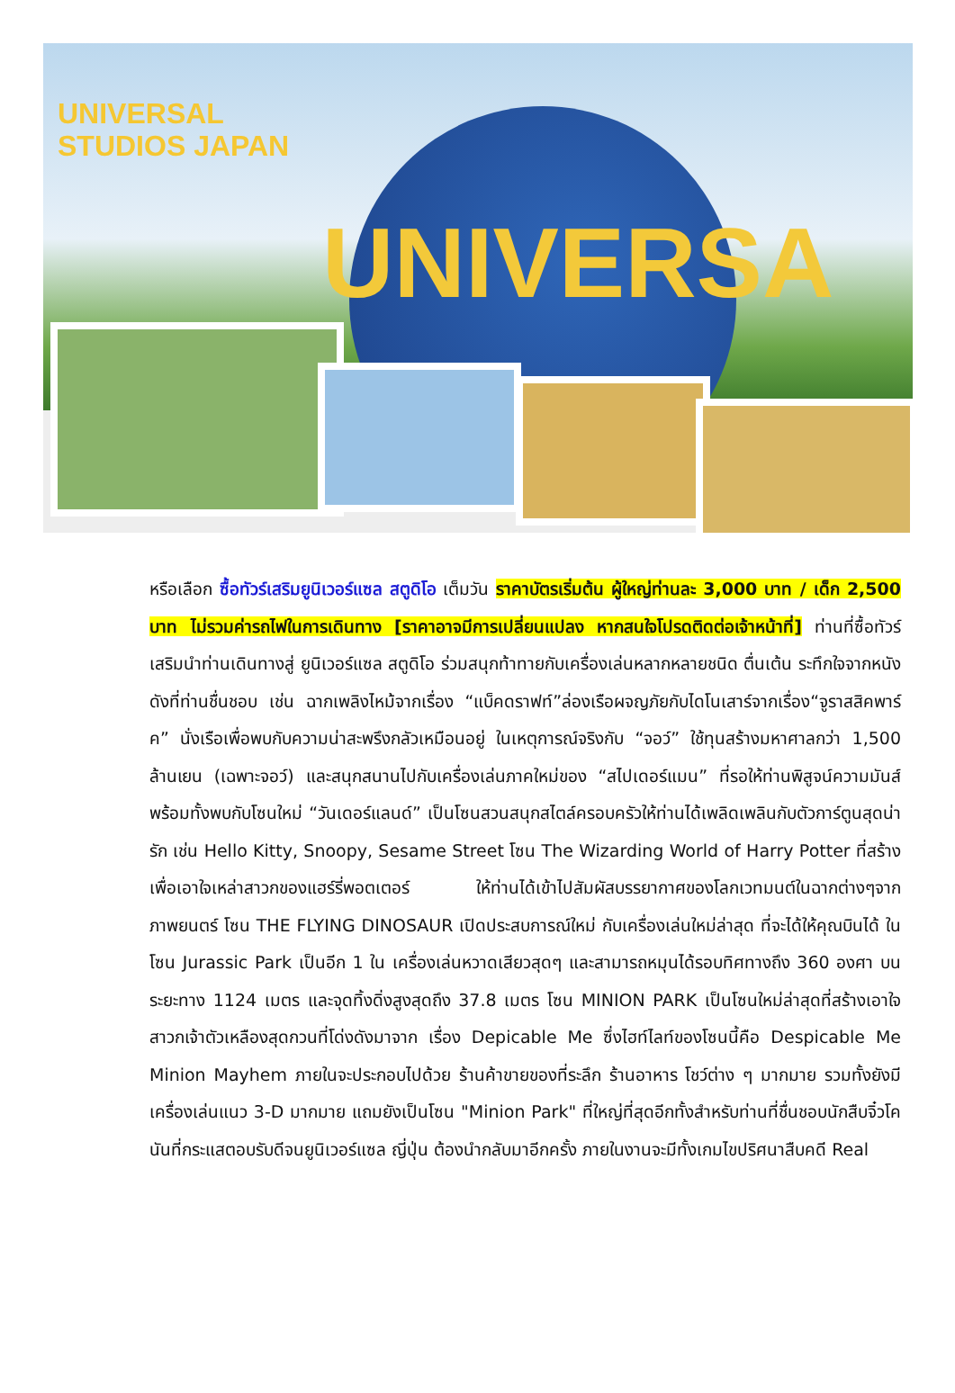UNIVERSA
UNIVERSAL
STUDIOS JAPAN
หรือเลือก ซื้อทัวร์เสริมยูนิเวอร์แซล สตูดิโอ เต็มวัน ราคาบัตรเริ่มต้น ผู้ใหญ่ท่านละ 3,000 บาท / เด็ก 2,500 บาท ไม่รวมค่ารถไฟในการเดินทาง [ราคาอาจมีการเปลี่ยนแปลง หากสนใจโปรดติดต่อเจ้าหน้าที่] ท่านที่ซื้อทัวร์เสริมนำท่านเดินทางสู่ ยูนิเวอร์แซล สตูดิโอ ร่วมสนุกท้าทายกับเครื่องเล่นหลากหลายชนิด ตื่นเต้น ระทึกใจจากหนังดังที่ท่านชื่นชอบ เช่น ฉากเพลิงไหม้จากเรื่อง “แบ็คดราฟท์”ล่องเรือผจญภัยกับไดโนเสาร์จากเรื่อง“จูราสสิคพาร์ค” นั่งเรือเพื่อพบกับความน่าสะพรึงกลัวเหมือนอยู่ ในเหตุการณ์จริงกับ “จอว์” ใช้ทุนสร้างมหาศาลกว่า 1,500 ล้านเยน (เฉพาะจอว์) และสนุกสนานไปกับเครื่องเล่นภาคใหม่ของ “สไปเดอร์แมน” ที่รอให้ท่านพิสูจน์ความมันส์ พร้อมทั้งพบกับโซนใหม่ “วันเดอร์แลนด์” เป็นโซนสวนสนุกสไตล์ครอบครัวให้ท่านได้เพลิดเพลินกับตัวการ์ตูนสุดน่ารัก เช่น Hello Kitty, Snoopy, Sesame Street โซน The Wizarding World of Harry Potter ที่สร้างเพื่อเอาใจเหล่าสาวกของแฮร์รี่พอตเตอร์ ให้ท่านได้เข้าไปสัมผัสบรรยากาศของโลกเวทมนต์ในฉากต่างๆจากภาพยนตร์ โซน THE FLYING DINOSAUR เปิดประสบการณ์ใหม่ กับเครื่องเล่นใหม่ล่าสุด ที่จะได้ให้คุณบินได้ ในโซน Jurassic Park เป็นอีก 1 ใน เครื่องเล่นหวาดเสียวสุดๆ และสามารถหมุนได้รอบทิศทางถึง 360 องศา บนระยะทาง 1124 เมตร และจุดทิ้งดิ่งสูงสุดถึง 37.8 เมตร โซน MINION PARK เป็นโซนใหม่ล่าสุดที่สร้างเอาใจสาวกเจ้าตัวเหลืองสุดกวนที่โด่งดังมาจาก เรื่อง Depicable Me ซึ่งไฮท์ไลท์ของโซนนี้คือ Despicable Me Minion Mayhem ภายในจะประกอบไปด้วย ร้านค้าขายของที่ระลึก ร้านอาหาร โชว์ต่าง ๆ มากมาย รวมทั้งยังมีเครื่องเล่นแนว 3-D มากมาย แถมยังเป็นโซน "Minion Park" ที่ใหญ่ที่สุดอีกทั้งสำหรับท่านที่ชื่นชอบนักสืบจิ๋วโคนันที่กระแสตอบรับดีจนยูนิเวอร์แซล ญี่ปุ่น ต้องนำกลับมาอีกครั้ง ภายในงานจะมีทั้งเกมไขปริศนาสืบคดี Real